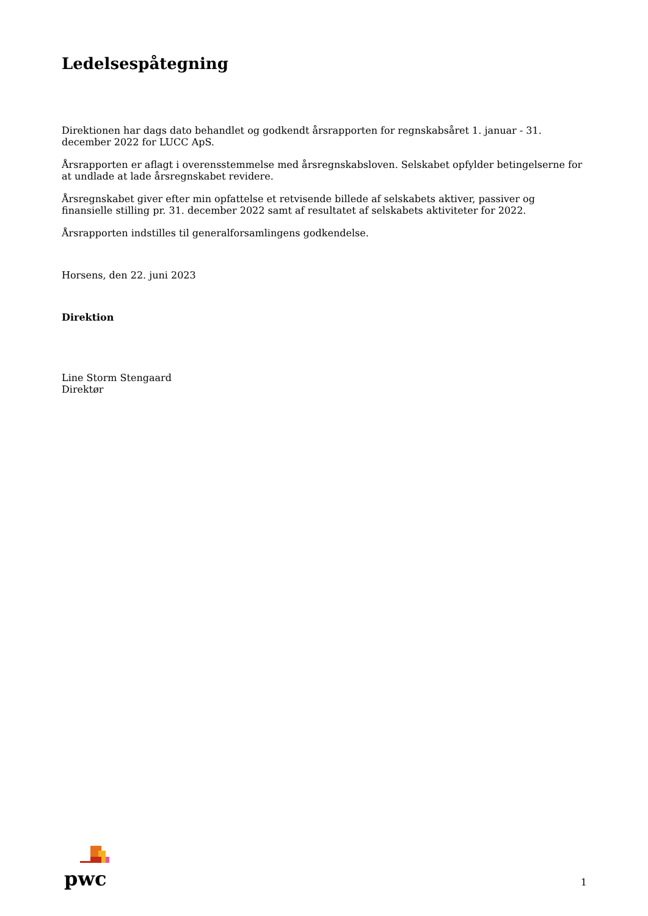Ledelsespåtegning
Direktionen har dags dato behandlet og godkendt årsrapporten for regnskabsåret 1. januar - 31. december 2022 for LUCC ApS.
Årsrapporten er aflagt i overensstemmelse med årsregnskabsloven. Selskabet opfylder betingelserne for at undlade at lade årsregnskabet revidere.
Årsregnskabet giver efter min opfattelse et retvisende billede af selskabets aktiver, passiver og finansielle stilling pr. 31. december 2022 samt af resultatet af selskabets aktiviteter for 2022.
Årsrapporten indstilles til generalforsamlingens godkendelse.
Horsens, den 22. juni 2023
Direktion
Line Storm Stengaard
Direktør
pwc
1